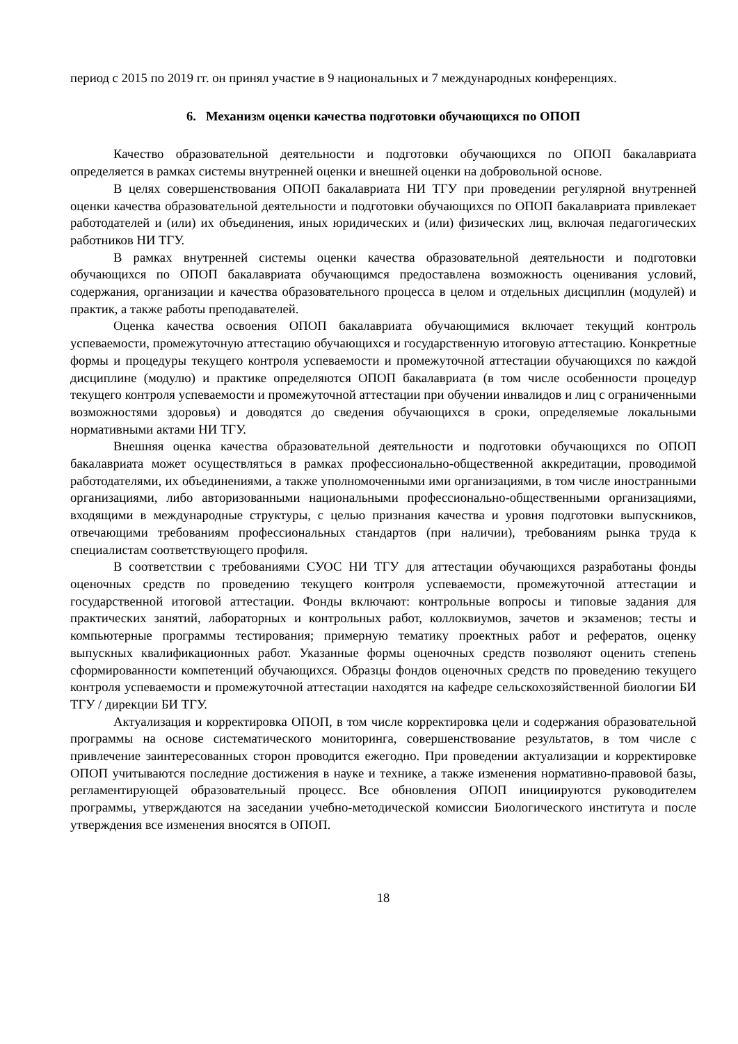период с 2015 по 2019 гг. он принял участие в 9 национальных и 7 международных конференциях.
6. Механизм оценки качества подготовки обучающихся по ОПОП
Качество образовательной деятельности и подготовки обучающихся по ОПОП бакалавриата определяется в рамках системы внутренней оценки и внешней оценки на добровольной основе.
В целях совершенствования ОПОП бакалавриата НИ ТГУ при проведении регулярной внутренней оценки качества образовательной деятельности и подготовки обучающихся по ОПОП бакалавриата привлекает работодателей и (или) их объединения, иных юридических и (или) физических лиц, включая педагогических работников НИ ТГУ.
В рамках внутренней системы оценки качества образовательной деятельности и подготовки обучающихся по ОПОП бакалавриата обучающимся предоставлена возможность оценивания условий, содержания, организации и качества образовательного процесса в целом и отдельных дисциплин (модулей) и практик, а также работы преподавателей.
Оценка качества освоения ОПОП бакалавриата обучающимися включает текущий контроль успеваемости, промежуточную аттестацию обучающихся и государственную итоговую аттестацию. Конкретные формы и процедуры текущего контроля успеваемости и промежуточной аттестации обучающихся по каждой дисциплине (модулю) и практике определяются ОПОП бакалавриата (в том числе особенности процедур текущего контроля успеваемости и промежуточной аттестации при обучении инвалидов и лиц с ограниченными возможностями здоровья) и доводятся до сведения обучающихся в сроки, определяемые локальными нормативными актами НИ ТГУ.
Внешняя оценка качества образовательной деятельности и подготовки обучающихся по ОПОП бакалавриата может осуществляться в рамках профессионально-общественной аккредитации, проводимой работодателями, их объединениями, а также уполномоченными ими организациями, в том числе иностранными организациями, либо авторизованными национальными профессионально-общественными организациями, входящими в международные структуры, с целью признания качества и уровня подготовки выпускников, отвечающими требованиям профессиональных стандартов (при наличии), требованиям рынка труда к специалистам соответствующего профиля.
В соответствии с требованиями СУОС НИ ТГУ для аттестации обучающихся разработаны фонды оценочных средств по проведению текущего контроля успеваемости, промежуточной аттестации и государственной итоговой аттестации. Фонды включают: контрольные вопросы и типовые задания для практических занятий, лабораторных и контрольных работ, коллоквиумов, зачетов и экзаменов; тесты и компьютерные программы тестирования; примерную тематику проектных работ и рефератов, оценку выпускных квалификационных работ. Указанные формы оценочных средств позволяют оценить степень сформированности компетенций обучающихся. Образцы фондов оценочных средств по проведению текущего контроля успеваемости и промежуточной аттестации находятся на кафедре сельскохозяйственной биологии БИ ТГУ / дирекции БИ ТГУ.
Актуализация и корректировка ОПОП, в том числе корректировка цели и содержания образовательной программы на основе систематического мониторинга, совершенствование результатов, в том числе с привлечение заинтересованных сторон проводится ежегодно. При проведении актуализации и корректировке ОПОП учитываются последние достижения в науке и технике, а также изменения нормативно-правовой базы, регламентирующей образовательный процесс. Все обновления ОПОП инициируются руководителем программы, утверждаются на заседании учебно-методической комиссии Биологического института и после утверждения все изменения вносятся в ОПОП.
18